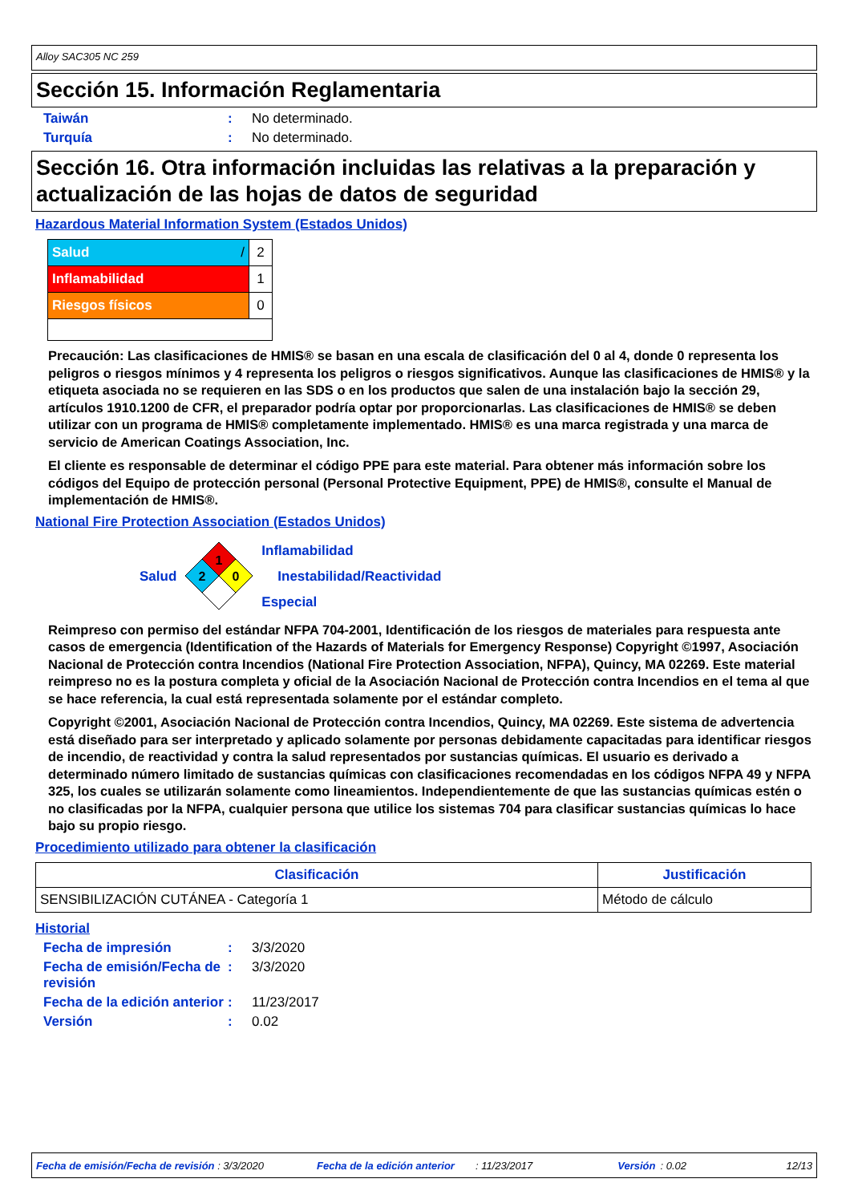Alloy SAC305 NC 259
Sección 15. Información Reglamentaria
Taiwán: No determinado.
Turquía: No determinado.
Sección 16. Otra información incluidas las relativas a la preparación y actualización de las hojas de datos de seguridad
Hazardous Material Information System (Estados Unidos)
| Salud / | 2 |
| Inflamabilidad | 1 |
| Riesgos físicos | 0 |
Precaución: Las clasificaciones de HMIS® se basan en una escala de clasificación del 0 al 4, donde 0 representa los peligros o riesgos mínimos y 4 representa los peligros o riesgos significativos. Aunque las clasificaciones de HMIS® y la etiqueta asociada no se requieren en las SDS o en los productos que salen de una instalación bajo la sección 29, artículos 1910.1200 de CFR, el preparador podría optar por proporcionarlas. Las clasificaciones de HMIS® se deben utilizar con un programa de HMIS® completamente implementado. HMIS® es una marca registrada y una marca de servicio de American Coatings Association, Inc.
El cliente es responsable de determinar el código PPE para este material. Para obtener más información sobre los códigos del Equipo de protección personal (Personal Protective Equipment, PPE) de HMIS®, consulte el Manual de implementación de HMIS®.
National Fire Protection Association (Estados Unidos)
Salud
1
2
0
Inflamabilidad
Inestabilidad/Reactividad
Especial
Reimpreso con permiso del estándar NFPA 704-2001, Identificación de los riesgos de materiales para respuesta ante casos de emergencia (Identification of the Hazards of Materials for Emergency Response) Copyright ©1997, Asociación Nacional de Protección contra Incendios (National Fire Protection Association, NFPA), Quincy, MA 02269. Este material reimpreso no es la postura completa y oficial de la Asociación Nacional de Protección contra Incendios en el tema al que se hace referencia, la cual está representada solamente por el estándar completo.
Copyright ©2001, Asociación Nacional de Protección contra Incendios, Quincy, MA 02269. Este sistema de advertencia está diseñado para ser interpretado y aplicado solamente por personas debidamente capacitadas para identificar riesgos de incendio, de reactividad y contra la salud representados por sustancias químicas. El usuario es derivado a determinado número limitado de sustancias químicas con clasificaciones recomendadas en los códigos NFPA 49 y NFPA 325, los cuales se utilizarán solamente como lineamientos. Independientemente de que las sustancias químicas estén o no clasificadas por la NFPA, cualquier persona que utilice los sistemas 704 para clasificar sustancias químicas lo hace bajo su propio riesgo.
Procedimiento utilizado para obtener la clasificación
| Clasificación | Justificación |
| --- | --- |
| SENSIBILIZACIÓN CUTÁNEA - Categoría 1 | Método de cálculo |
Historial
Fecha de impresión: 3/3/2020
Fecha de emisión/Fecha de revisión: 3/3/2020
Fecha de la edición anterior: 11/23/2017
Versión: 0.02
Fecha de emisión/Fecha de revisión : 3/3/2020 Fecha de la edición anterior: 11/23/2017 Versión: 0.02 12/13